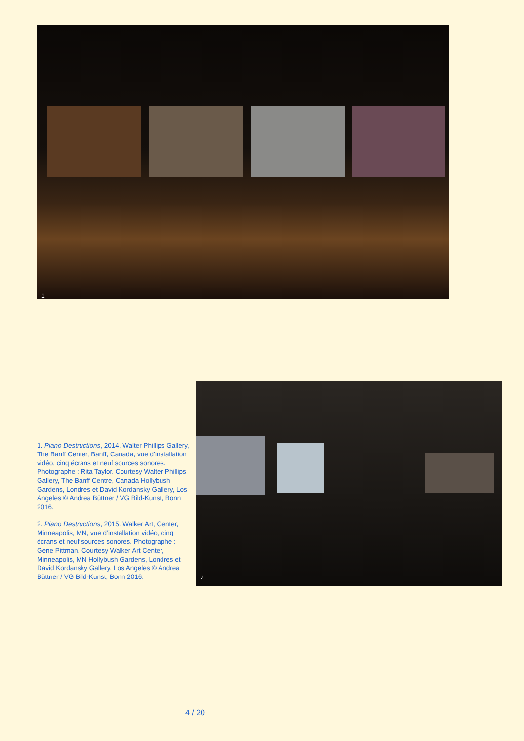1
2
1. Piano Destructions, 2014. Walter Phillips Gallery, The Banff Center, Banff, Canada, vue d’installation vidéo, cinq écrans et neuf sources sonores. Photographe : Rita Taylor. Courtesy Walter Phillips Gallery, The Banff Centre, Canada Hollybush Gardens, Londres et David Kordansky Gallery, Los Angeles © Andrea Büttner / VG Bild-Kunst, Bonn 2016.
2. Piano Destructions, 2015. Walker Art, Center, Minneapolis, MN, vue d’installation vidéo, cinq écrans et neuf sources sonores. Photographe : Gene Pittman. Courtesy Walker Art Center, Minneapolis, MN Hollybush Gardens, Londres et David Kordansky Gallery, Los Angeles © Andrea Büttner / VG Bild-Kunst, Bonn 2016.
4 / 20